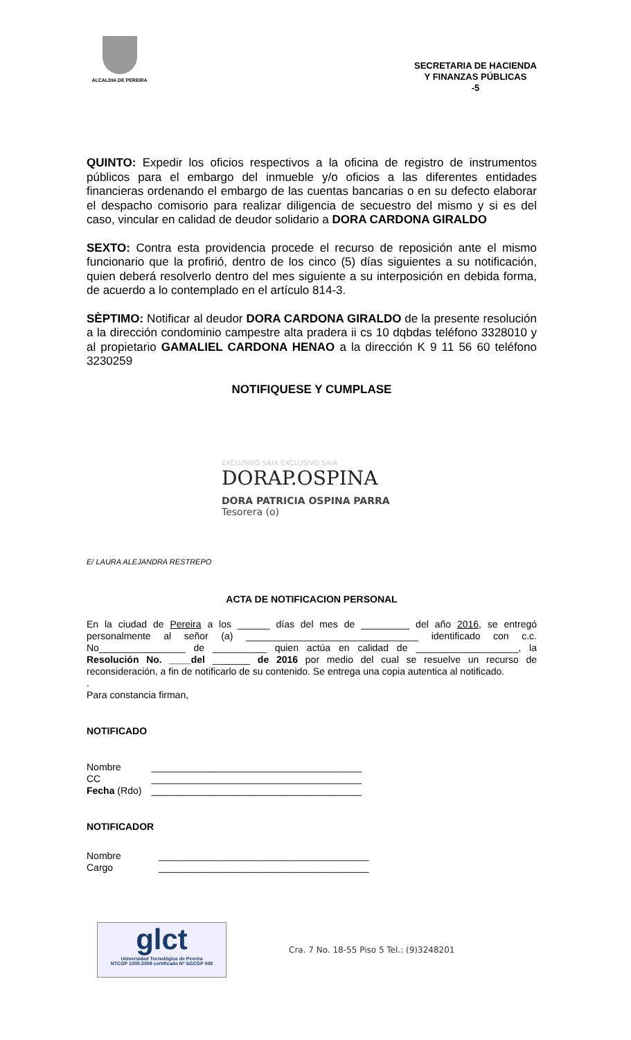ALCALDIA DE PEREIRA
SECRETARIA DE HACIENDA
Y FINANZAS PÚBLICAS
-5
QUINTO: Expedir los oficios respectivos a la oficina de registro de instrumentos públicos para el embargo del inmueble y/o oficios a las diferentes entidades financieras ordenando el embargo de las cuentas bancarias o en su defecto elaborar el despacho comisorio para realizar diligencia de secuestro del mismo y si es del caso, vincular en calidad de deudor solidario a DORA CARDONA GIRALDO
SEXTO: Contra esta providencia procede el recurso de reposición ante el mismo funcionario que la profirió, dentro de los cinco (5) días siguientes a su notificación, quien deberá resolverlo dentro del mes siguiente a su interposición en debida forma, de acuerdo a lo contemplado en el artículo 814-3.
SÈPTIMO: Notificar al deudor DORA CARDONA GIRALDO de la presente resolución a la dirección condominio campestre alta pradera ii cs 10 dqbdas teléfono 3328010 y al propietario GAMALIEL CARDONA HENAO a la dirección K 9 11 56 60 teléfono 3230259
NOTIFIQUESE Y CUMPLASE
EXCLUSIVO SAIA EXCLUSIVO SAIA
DORAP.OSPINA
DORA PATRICIA OSPINA PARRA
Tesorera (o)
E/ LAURA ALEJANDRA RESTREPO
ACTA DE NOTIFICACION PERSONAL
En la ciudad de Pereira a los ______ días del mes de _________ del año 2016, se entregó personalmente al señor (a) ________________________________ identificado con c.c. No________________ de __________ quien actúa en calidad de ___________________, la Resolución No. ____del _______ de 2016 por medio del cual se resuelve un recurso de reconsideración, a fin de notificarlo de su contenido. Se entrega una copia autentica al notificado.
.
Para constancia firman,
NOTIFICADO
| Nombre | _______________________________________ |
| CC | _______________________________________ |
| Fecha (Rdo) | _______________________________________ |
NOTIFICADOR
| Nombre | _______________________________________ |
| Cargo | _______________________________________ |
glct
Universidad Tecnológica de Pereira
NTCGP 1000:2009 certificado Nº SGCGP 008
Cra. 7 No. 18-55 Piso 5 Tel.: (9)3248201